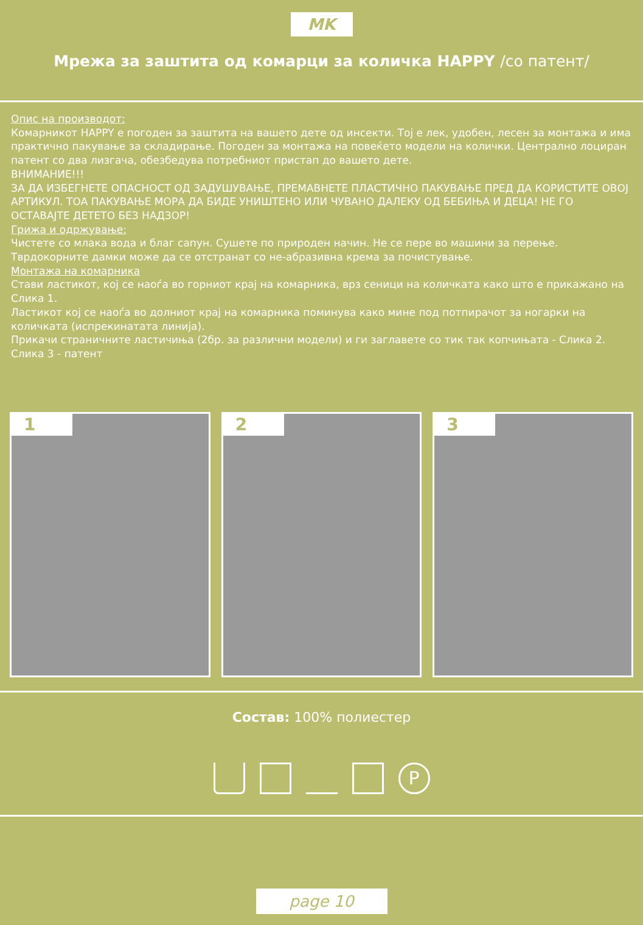MK
Мрежа за заштита од комарци за количка HAPPY /со патент/
Опис на производот:
Комарникот HAPPY е погоден за заштита на вашето дете од инсекти. Тој е лек, удобен, лесен за монтажа и има практично пакување за складирање. Погоден за монтажа на повеќето модели на колички. Централно лоциран патент со два лизгача, обезбедува потребниот пристап до вашето дете.
ВНИМАНИЕ!!!
ЗА ДА ИЗБЕГНЕТЕ ОПАСНОСТ ОД ЗАДУШУВАЊЕ, ПРЕМАВНЕТЕ ПЛАСТИЧНО ПАКУВАЊЕ ПРЕД ДА КОРИСТИТЕ ОВОЈ АРТИКУЛ. ТОА ПАКУВАЊЕ МОРА ДА БИДЕ УНИШТЕНО ИЛИ ЧУВАНО ДАЛЕКУ ОД БЕБИЊА И ДЕЦА! НЕ ГО ОСТАВАЈТЕ ДЕТЕТО БЕЗ НАДЗОР!
Грижа и одржување:
Чистете со млака вода и благ сапун. Сушете по природен начин. Не се пере во машини за перење. Тврдокорните дамки може да се отстранат со не-абразивна крема за почистување.
Монтажа на комарника
Стави ластикот, кој се наоѓа во горниот крај на комарника, врз сеници на количката како што е прикажано на Слика 1.
Ластикот кој се наоѓа во долниот крај на комарника поминува како мине под потпирачот за ногарки на количката (испрекинатата линија).
Прикачи страничните ластичиња (2бр. за различни модели) и ги заглавете со тик так копчињата - Слика 2.
Слика 3 - патент
1 2 3
Состав: 100% полиестер
P
page 10